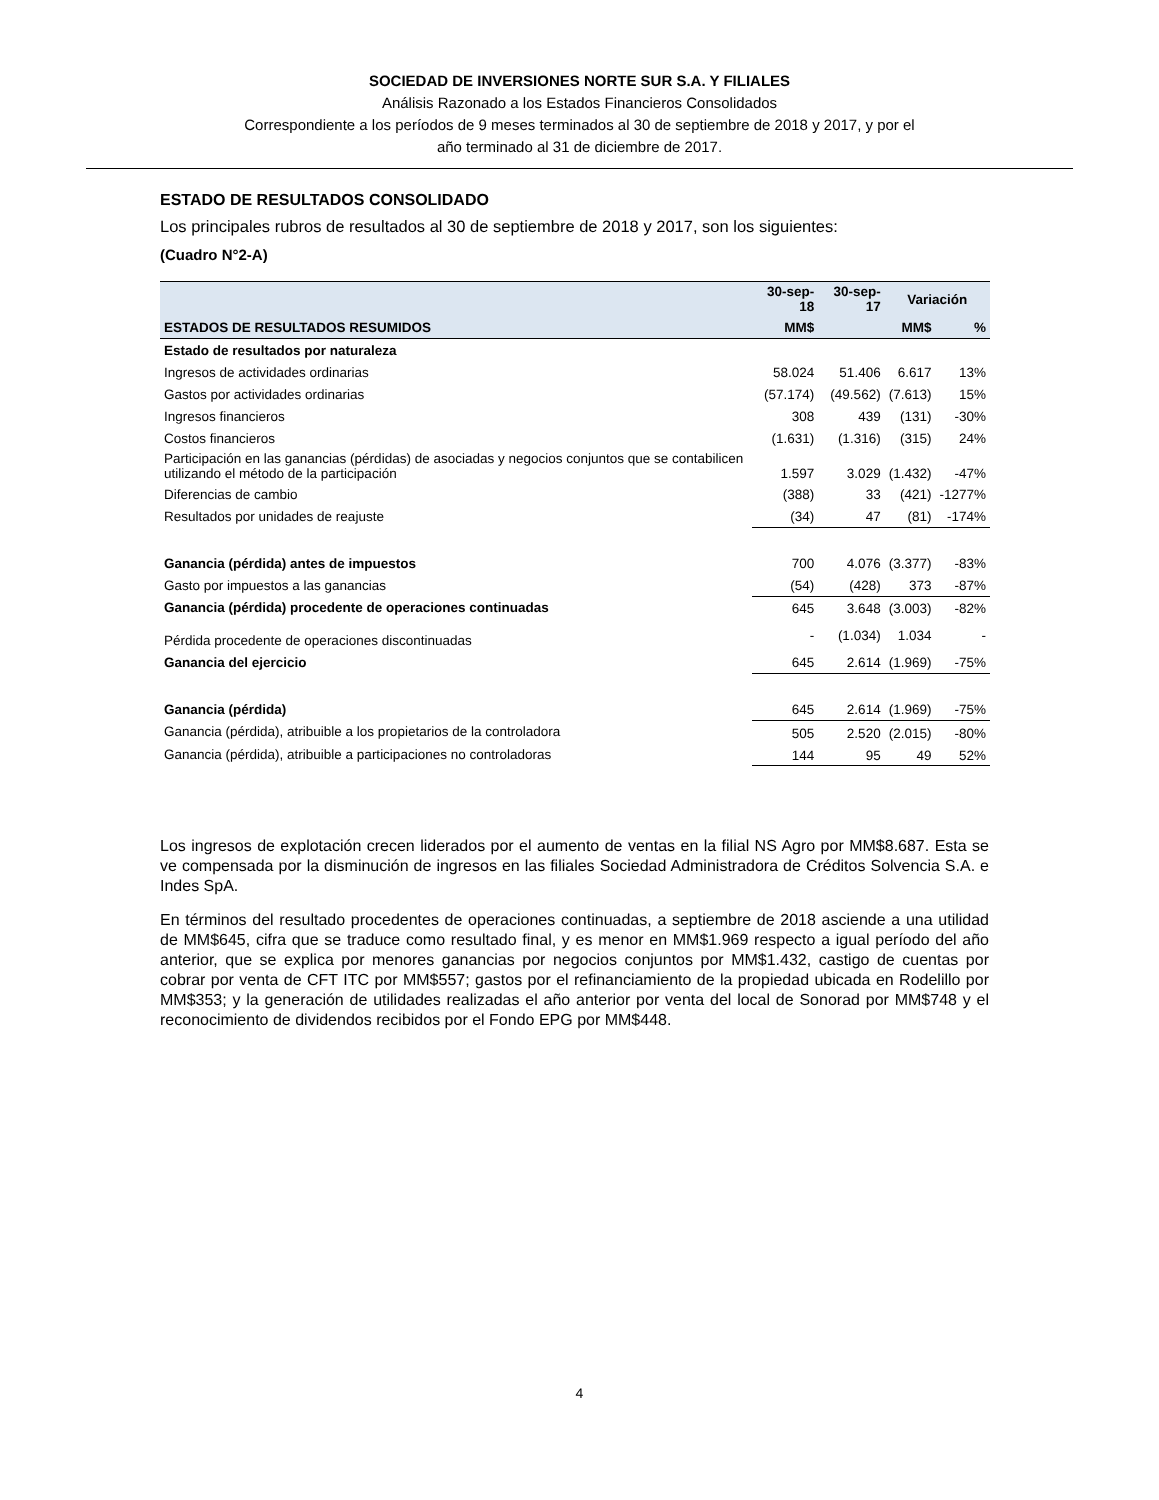SOCIEDAD DE INVERSIONES NORTE SUR S.A. Y FILIALES
Análisis Razonado a los Estados Financieros Consolidados
Correspondiente a los períodos de 9 meses terminados al 30 de septiembre de 2018 y 2017, y por el
año terminado al 31 de diciembre de 2017.
ESTADO DE RESULTADOS CONSOLIDADO
Los principales rubros de resultados al 30 de septiembre de 2018 y 2017, son los siguientes:
(Cuadro N°2-A)
| | 30-sep-18 | 30-sep-17 | Variación | |
| --- | --- | --- | --- | --- |
| ESTADOS DE RESULTADOS RESUMIDOS | MM$ | | MM$ | % |
| Estado de resultados por naturaleza | | | | |
| Ingresos de actividades ordinarias | 58.024 | 51.406 | 6.617 | 13% |
| Gastos por actividades ordinarias | (57.174) | (49.562) | (7.613) | 15% |
| Ingresos financieros | 308 | 439 | (131) | -30% |
| Costos financieros | (1.631) | (1.316) | (315) | 24% |
| Participación en las ganancias (pérdidas) de asociadas y negocios conjuntos que se contabilicen utilizando el método de la participación | 1.597 | 3.029 | (1.432) | -47% |
| Diferencias de cambio | (388) | 33 | (421) | -1277% |
| Resultados por unidades de reajuste | (34) | 47 | (81) | -174% |
| Ganancia (pérdida) antes de impuestos | 700 | 4.076 | (3.377) | -83% |
| Gasto por impuestos a las ganancias | (54) | (428) | 373 | -87% |
| Ganancia (pérdida) procedente de operaciones continuadas | 645 | 3.648 | (3.003) | -82% |
| Pérdida procedente de operaciones discontinuadas | - | (1.034) | 1.034 | - |
| Ganancia del ejercicio | 645 | 2.614 | (1.969) | -75% |
| Ganancia (pérdida) | 645 | 2.614 | (1.969) | -75% |
| Ganancia (pérdida), atribuible a los propietarios de la controladora | 505 | 2.520 | (2.015) | -80% |
| Ganancia (pérdida), atribuible a participaciones no controladoras | 144 | 95 | 49 | 52% |
Los ingresos de explotación crecen liderados por el aumento de ventas en la filial NS Agro por MM$8.687. Esta se ve compensada por la disminución de ingresos en las filiales Sociedad Administradora de Créditos Solvencia S.A. e Indes SpA.
En términos del resultado procedentes de operaciones continuadas, a septiembre de 2018 asciende a una utilidad de MM$645, cifra que se traduce como resultado final, y es menor en MM$1.969 respecto a igual período del año anterior, que se explica por menores ganancias por negocios conjuntos por MM$1.432, castigo de cuentas por cobrar por venta de CFT ITC por MM$557; gastos por el refinanciamiento de la propiedad ubicada en Rodelillo por MM$353; y la generación de utilidades realizadas el año anterior por venta del local de Sonorad por MM$748 y el reconocimiento de dividendos recibidos por el Fondo EPG por MM$448.
4